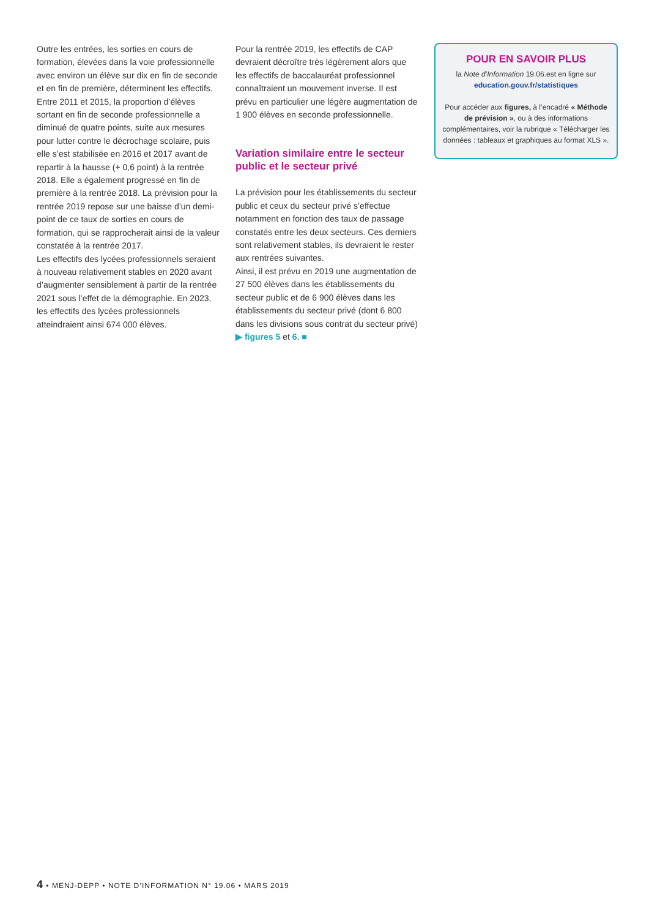Outre les entrées, les sorties en cours de formation, élevées dans la voie professionnelle avec environ un élève sur dix en fin de seconde et en fin de première, déterminent les effectifs. Entre 2011 et 2015, la proportion d’élèves sortant en fin de seconde professionnelle a diminué de quatre points, suite aux mesures pour lutter contre le décrochage scolaire, puis elle s’est stabilisée en 2016 et 2017 avant de repartir à la hausse (+ 0,6 point) à la rentrée 2018. Elle a également progressé en fin de première à la rentrée 2018. La prévision pour la rentrée 2019 repose sur une baisse d’un demi-point de ce taux de sorties en cours de formation, qui se rapprocherait ainsi de la valeur constatée à la rentrée 2017.
Les effectifs des lycées professionnels seraient à nouveau relativement stables en 2020 avant d’augmenter sensiblement à partir de la rentrée 2021 sous l’effet de la démographie. En 2023, les effectifs des lycées professionnels atteindraient ainsi 674 000 élèves.
Pour la rentrée 2019, les effectifs de CAP devraient décroître très légèrement alors que les effectifs de baccalauréat professionnel connaîtraient un mouvement inverse. Il est prévu en particulier une légère augmentation de 1 900 élèves en seconde professionnelle.
Variation similaire entre le secteur public et le secteur privé
La prévision pour les établissements du secteur public et ceux du secteur privé s’effectue notamment en fonction des taux de passage constatés entre les deux secteurs. Ces derniers sont relativement stables, ils devraient le rester aux rentrées suivantes.
Ainsi, il est prévu en 2019 une augmentation de 27 500 élèves dans les établissements du secteur public et de 6 900 élèves dans les établissements du secteur privé (dont 6 800 dans les divisions sous contrat du secteur privé) ▶ figures 5 et 6. ■
POUR EN SAVOIR PLUS
la Note d’Information 19.06.est en ligne sur
education.gouv.fr/statistiques
Pour accéder aux figures, à l’encadré « Méthode de prévision », ou à des informations complémentaires, voir la rubrique « Télécharger les données : tableaux et graphiques au format XLS ».
4 • MENJ-DEPP • NOTE D’INFORMATION N° 19.06 • MARS 2019